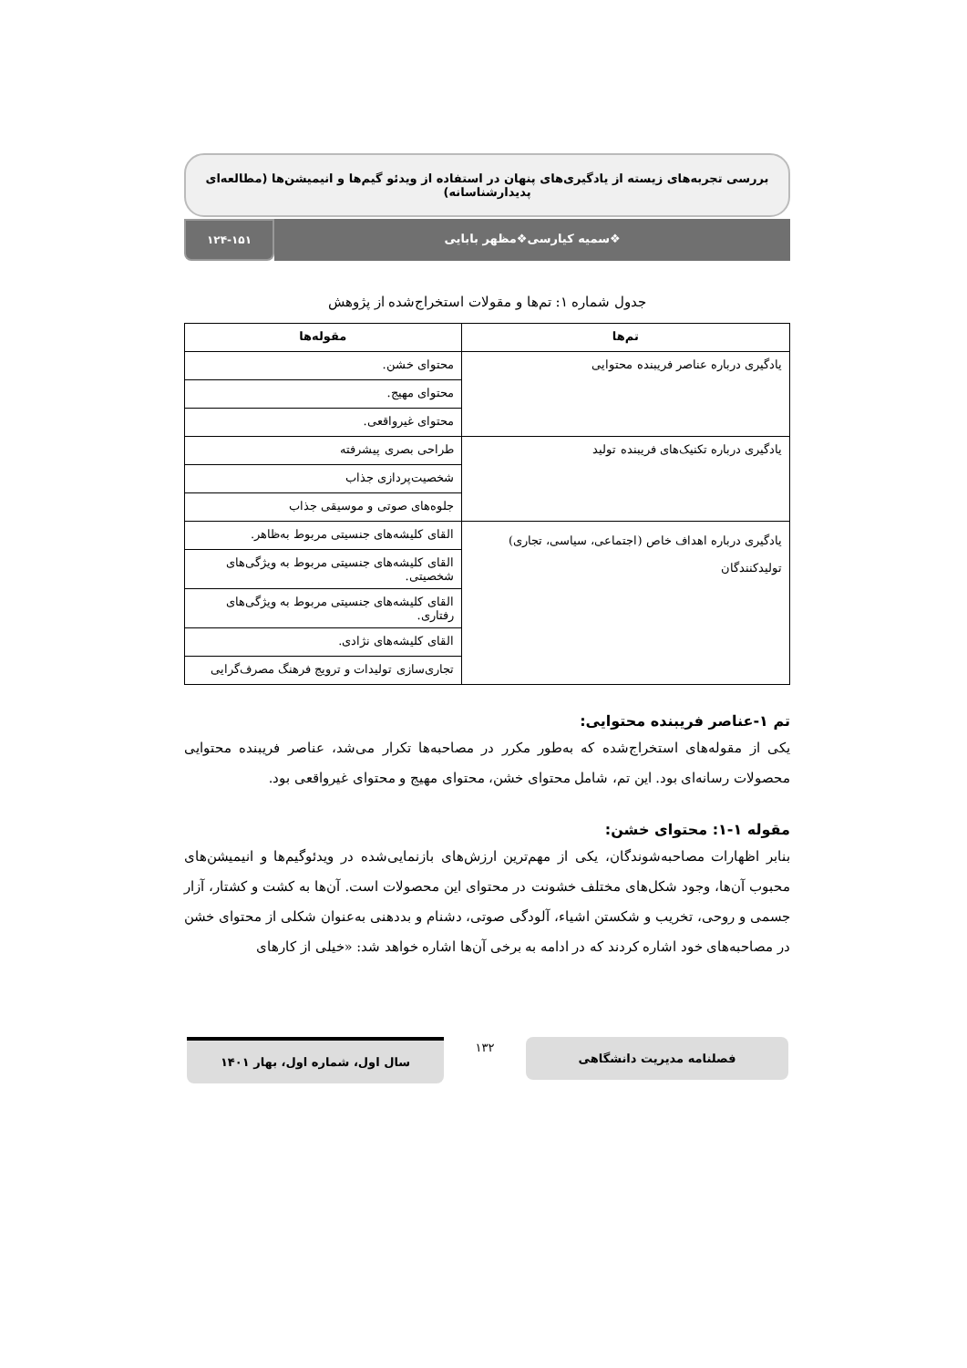بررسی تجربه‌های زیسته از یادگیری‌های پنهان در استفاده از ویدئو گیم‌ها و انیمیشن‌ها (مطالعه‌ای پدیدارشناسانه)
❖سمیه کیارسی❖مظهر بابایی ۱۲۴-۱۵۱
جدول شماره ۱: تم‌ها و مقولات استخراج‌شده از پژوهش
| تم‌ها | مقوله‌ها |
| --- | --- |
| یادگیری درباره عناصر فریبنده محتوایی | محتوای خشن. |
| | محتوای مهیج. |
| | محتوای غیرواقعی. |
| یادگیری درباره تکنیک‌های فریبنده تولید | طراحی بصری پیشرفته |
| | شخصیت‌پردازی جذاب |
| | جلوه‌های صوتی و موسیقی جذاب |
| یادگیری درباره اهداف خاص (اجتماعی، سیاسی، تجاری) تولیدکنندگان | القای کلیشه‌های جنسیتی مربوط به‌ظاهر. |
| | القای کلیشه‌های جنسیتی مربوط به ویژگی‌های شخصیتی. |
| | القای کلیشه‌های جنسیتی مربوط به ویژگی‌های رفتاری. |
| | القای کلیشه‌های نژادی. |
| | تجاری‌سازی تولیدات و ترویج فرهنگ مصرف‌گرایی |
تم ۱-عناصر فریبنده محتوایی:
یکی از مقوله‌های استخراج‌شده که به‌طور مکرر در مصاحبه‌ها تکرار می‌شد، عناصر فریبنده محتوایی محصولات رسانه‌ای بود. این تم، شامل محتوای خشن، محتوای مهیج و محتوای غیرواقعی بود.
مقوله ۱-۱: محتوای خشن:
بنابر اظهارات مصاحبه‌شوندگان، یکی از مهم‌ترین ارزش‌های بازنمایی‌شده در ویدئوگیم‌ها و انیمیشن‌های محبوب آن‌ها، وجود شکل‌های مختلف خشونت در محتوای این محصولات است. آن‌ها به کشت و کشتار، آزار جسمی و روحی، تخریب و شکستن اشیاء، آلودگی صوتی، دشنام و بددهنی به‌عنوان شکلی از محتوای خشن در مصاحبه‌های خود اشاره کردند که در ادامه به برخی آن‌ها اشاره خواهد شد: «خیلی از کارهای
فصلنامه مدیریت دانشگاهی
۱۳۲
سال اول، شماره اول، بهار ۱۴۰۱